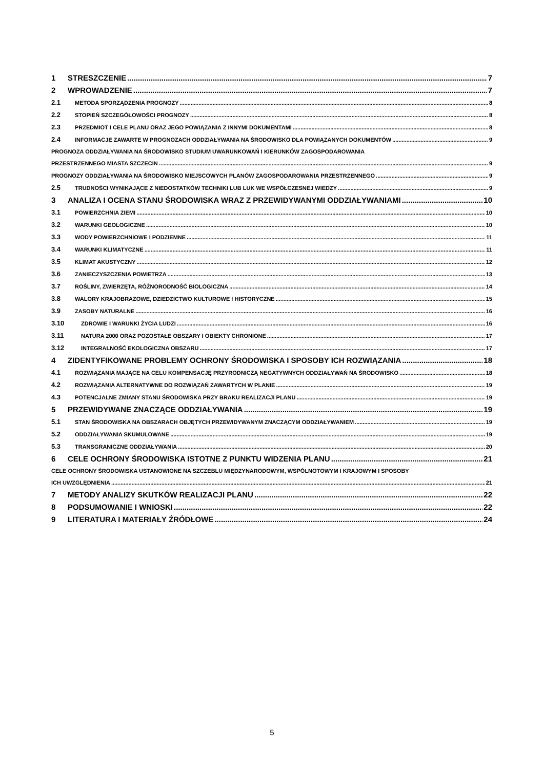1 STRESZCZENIE 7
2 WPROWADZENIE 7
2.1 METODA SPORZĄDZENIA PROGNOZY 8
2.2 STOPIEŃ SZCZEGÓŁOWOŚCI PROGNOZY 8
2.3 PRZEDMIOT I CELE PLANU ORAZ JEGO POWIĄZANIA Z INNYMI DOKUMENTAMI 8
2.4 INFORMACJE ZAWARTE W PROGNOZACH ODDZIAŁYWANIA NA ŚRODOWISKO DLA POWIĄZANYCH DOKUMENTÓW 9
PROGNOZA ODDZIAŁYWANIA NA ŚRODOWISKO STUDIUM UWARUNKOWAŃ I KIERUNKÓW ZAGOSPODAROWANIA
PRZESTRZENNEGO MIASTA SZCZECIN 9
PROGNOZY ODDZIAŁYWANIA NA ŚRODOWISKO MIEJSCOWYCH PLANÓW ZAGOSPODAROWANIA PRZESTRZENNEGO 9
2.5 TRUDNOŚCI WYNIKAJĄCE Z NIEDOSTATKÓW TECHNIKI LUB LUK WE WSPÓŁCZESNEJ WIEDZY 9
3 ANALIZA I OCENA STANU ŚRODOWISKA WRAZ Z PRZEWIDYWANYMI ODDZIAŁYWANIAMI 10
3.1 POWIERZCHNIA ZIEMI 10
3.2 WARUNKI GEOLOGICZNE 10
3.3 WODY POWIERZCHNIOWE I PODZIEMNE 11
3.4 WARUNKI KLIMATYCZNE 11
3.5 KLIMAT AKUSTYCZNY 12
3.6 ZANIECZYSZCZENIA POWIETRZA 13
3.7 ROŚLINY, ZWIERZĘTA, RÓŻNORODNOŚĆ BIOLOGICZNA 14
3.8 WALORY KRAJOBRAZOWE, DZIEDZICTWO KULTUROWE I HISTORYCZNE 15
3.9 ZASOBY NATURALNE 16
3.10 ZDROWIE I WARUNKI ŻYCIA LUDZI 16
3.11 NATURA 2000 ORAZ POZOSTAŁE OBSZARY I OBIEKTY CHRONIONE 17
3.12 INTEGRALNOŚĆ EKOLOGICZNA OBSZARU 17
4 ZIDENTYFIKOWANE PROBLEMY OCHRONY ŚRODOWISKA I SPOSOBY ICH ROZWIĄZANIA 18
4.1 ROZWIĄZANIA MAJĄCE NA CELU KOMPENSACJĘ PRZYRODNICZĄ NEGATYWNYCH ODDZIAŁYWAŃ NA ŚRODOWISKO 18
4.2 ROZWIĄZANIA ALTERNATYWNE DO ROZWIĄZAŃ ZAWARTYCH W PLANIE 19
4.3 POTENCJALNE ZMIANY STANU ŚRODOWISKA PRZY BRAKU REALIZACJI PLANU 19
5 PRZEWIDYWANE ZNACZĄCE ODDZIAŁYWANIA 19
5.1 STAN ŚRODOWISKA NA OBSZARACH OBJĘTYCH PRZEWIDYWANYM ZNACZĄCYM ODDZIAŁYWANIEM 19
5.2 ODDZIAŁYWANIA SKUMULOWANE 19
5.3 TRANSGRANICZNE ODDZIAŁYWANIA 20
6 CELE OCHRONY ŚRODOWISKA ISTOTNE Z PUNKTU WIDZENIA PLANU 21
CELE OCHRONY ŚRODOWISKA USTANOWIONE NA SZCZEBLU MIĘDZYNARODOWYM, WSPÓLNOTOWYM I KRAJOWYM I SPOSOBY
ICH UWZGLĘDNIENIA 21
7 METODY ANALIZY SKUTKÓW REALIZACJI PLANU 22
8 PODSUMOWANIE I WNIOSKI 22
9 LITERATURA I MATERIAŁY ŹRÓDŁOWE 24
5